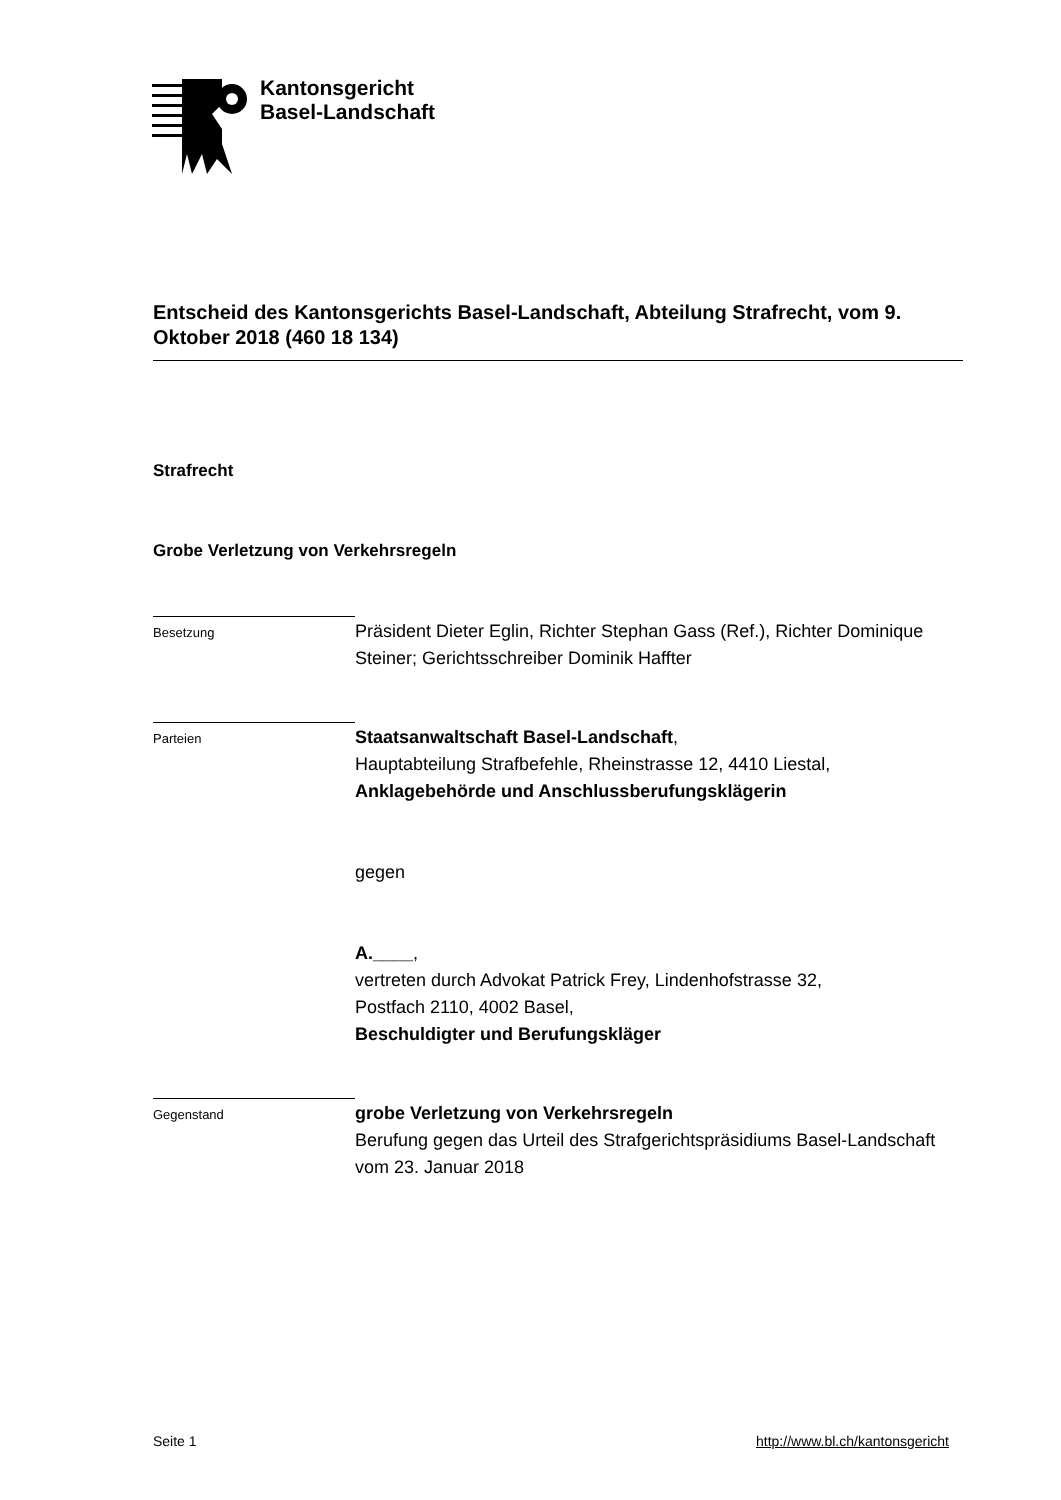Kantonsgericht
Basel-Landschaft
Entscheid des Kantonsgerichts Basel-Landschaft, Abteilung Strafrecht, vom 9. Oktober 2018 (460 18 134)
Strafrecht
Grobe Verletzung von Verkehrsregeln
Besetzung
Präsident Dieter Eglin, Richter Stephan Gass (Ref.), Richter Dominique Steiner; Gerichtsschreiber Dominik Haffter
Parteien
Staatsanwaltschaft Basel-Landschaft,
Hauptabteilung Strafbefehle, Rheinstrasse 12, 4410 Liestal,
Anklagebehörde und Anschlussberufungsklägerin
gegen
A.____,
vertreten durch Advokat Patrick Frey, Lindenhofstrasse 32,
Postfach 2110, 4002 Basel,
Beschuldigter und Berufungskläger
Gegenstand
grobe Verletzung von Verkehrsregeln
Berufung gegen das Urteil des Strafgerichtspräsidiums Basel-Landschaft vom 23. Januar 2018
Seite 1 http://www.bl.ch/kantonsgericht